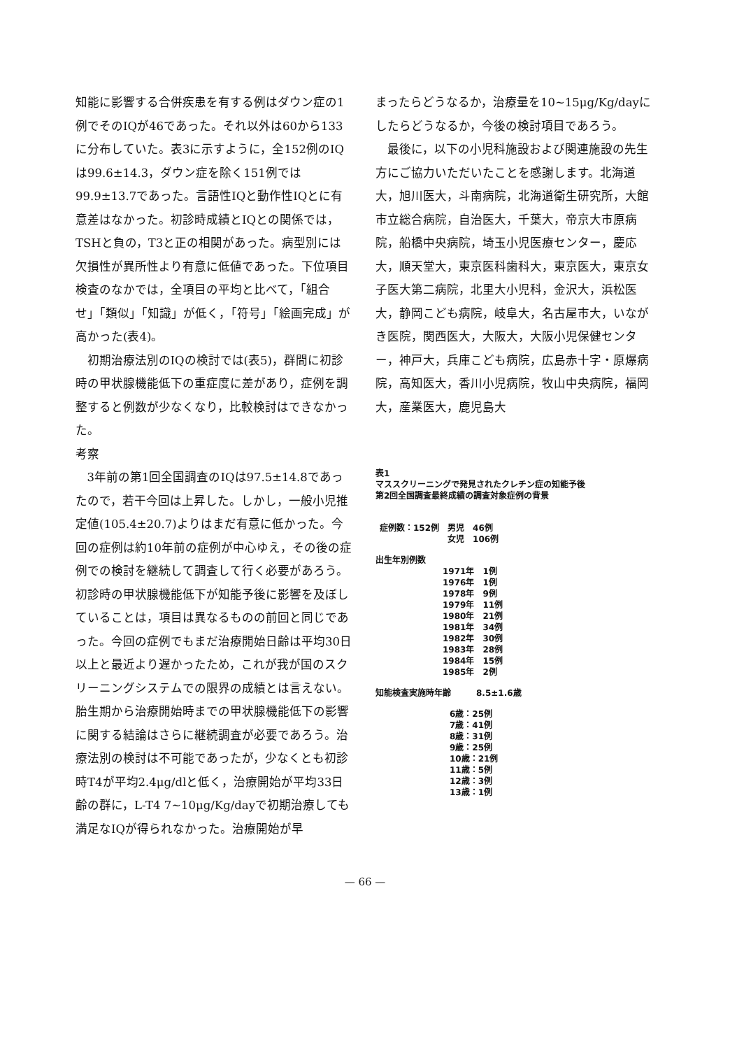知能に影響する合併疾患を有する例はダウン症の1例でそのIQが46であった。それ以外は60から133に分布していた。表3に示すように，全152例のIQは99.6±14.3，ダウン症を除く151例では99.9±13.7であった。言語性IQと動作性IQとに有意差はなかった。初診時成績とIQとの関係では，TSHと負の，T3と正の相関があった。病型別には欠損性が異所性より有意に低値であった。下位項目検査のなかでは，全項目の平均と比べて，「組合せ」「類似」「知識」が低く，「符号」「絵画完成」が高かった(表4)。
初期治療法別のIQの検討では(表5)，群間に初診時の甲状腺機能低下の重症度に差があり，症例を調整すると例数が少なくなり，比較検討はできなかった。
考察
3年前の第1回全国調査のIQは97.5±14.8であったので，若干今回は上昇した。しかし，一般小児推定値(105.4±20.7)よりはまだ有意に低かった。今回の症例は約10年前の症例が中心ゆえ，その後の症例での検討を継続して調査して行く必要があろう。初診時の甲状腺機能低下が知能予後に影響を及ぼしていることは，項目は異なるものの前回と同じであった。今回の症例でもまだ治療開始日齢は平均30日以上と最近より遅かったため，これが我が国のスクリーニングシステムでの限界の成績とは言えない。胎生期から治療開始時までの甲状腺機能低下の影響に関する結論はさらに継続調査が必要であろう。治療法別の検討は不可能であったが，少なくとも初診時T4が平均2.4μg/dlと低く，治療開始が平均33日齢の群に，L-T4 7~10μg/Kg/dayで初期治療しても満足なIQが得られなかった。治療開始が早
まったらどうなるか，治療量を10~15μg/Kg/dayにしたらどうなるか，今後の検討項目であろう。
最後に，以下の小児科施設および関連施設の先生方にご協力いただいたことを感謝します。北海道大，旭川医大，斗南病院，北海道衛生研究所，大館市立総合病院，自治医大，千葉大，帝京大市原病院，船橋中央病院，埼玉小児医療センター，慶応大，順天堂大，東京医科歯科大，東京医大，東京女子医大第二病院，北里大小児科，金沢大，浜松医大，静岡こども病院，岐阜大，名古屋市大，いながき医院，関西医大，大阪大，大阪小児保健センター，神戸大，兵庫こども病院，広島赤十字・原爆病院，高知医大，香川小児病院，牧山中央病院，福岡大，産業医大，鹿児島大
表1
マススクリーニングで発見されたクレチン症の知能予後
第2回全国調査最終成績の調査対象症例の背景
| 症例数：152例 | 男児 | 46例 |
| | 女児 | 106例 |
出生年別例数
| 1971年 | 1例 |
| 1976年 | 1例 |
| 1978年 | 9例 |
| 1979年 | 11例 |
| 1980年 | 21例 |
| 1981年 | 34例 |
| 1982年 | 30例 |
| 1983年 | 28例 |
| 1984年 | 15例 |
| 1985年 | 2例 |
知能検査実施時年齢　　　8.5±1.6歳
| 6歳：25例 |
| 7歳：41例 |
| 8歳：31例 |
| 9歳：25例 |
| 10歳：21例 |
| 11歳：5例 |
| 12歳：3例 |
| 13歳：1例 |
— 66 —